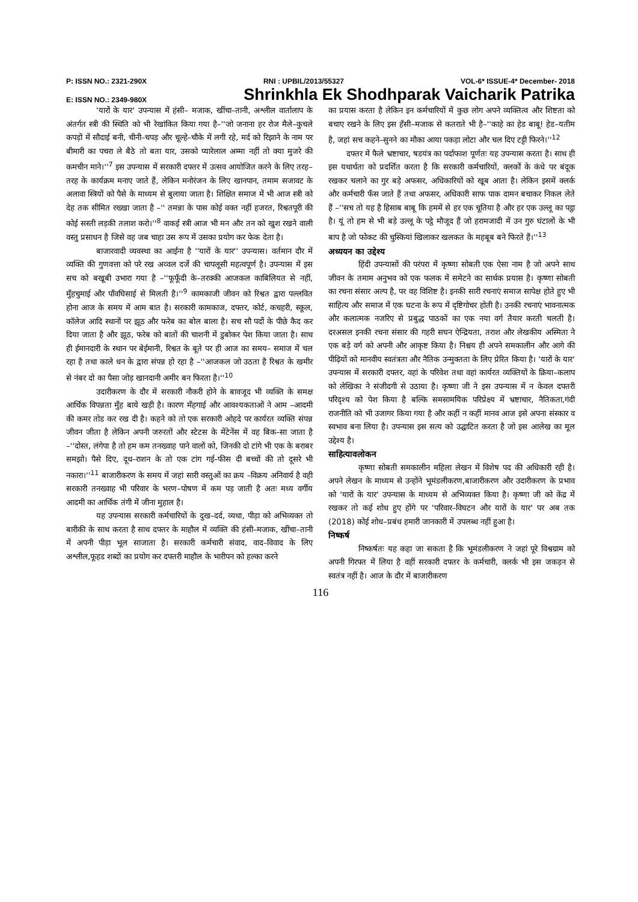P: ISSN NO.: 2321-290X RNI : UPBIL/2013/55327 VOL-6* ISSUE-4* December- 2018
E: ISSN NO.: 2349-980X Shrinkhla Ek Shodhparak Vaicharik Patrika
'यारों के यार' उपन्यास में हंसी– मजाक, खींचा–तानी, अश्लील वार्तालाप के अंतर्गत स्त्री की स्थिति को भी रेखांकित किया गया है–''जो जनाना हर रोज मैले–कुचले कपड़ों में सौदाई बनी, चीनी–चपड़ और चूल्हे–चौके में लगी रहे, मर्द को रिझाने के नाम पर बीमारी का पचरा ले बैठे तो बता यार, उसको प्यारेलाल अम्मा नहीं तो क्या मुजरे की कमचीन माने।''<sup>7</sup> इस उपन्यास में सरकारी दफ्तर में उत्सव आयोजित करने के लिए तरह–तरह के कार्यक्रम मनाए जाते हैं, लेकिन मनोरंजन के लिए खानपान, तमाम सजावट के अलावा स्त्रियों को पैसे के माध्यम से बुलाया जाता है। शिक्षित समाज में भी आज स्त्री को देह तक सीमित रख्खा जाता है –'' तमन्ना के पास कोई वक्त नहीं हजरत, रिश्वतपूरी की कोई सस्ती लड़की तलाश करो।''<sup>8</sup> वाकई स्त्री आज भी मन और तन को खुश रखने वाली वस्तु प्रसाधन है जिसे वह जब चाहा उस रूप में उसका प्रयोग कर फेक देता है।
बाजारवादी व्यवस्था का आईना है ''यारों के यार'' उपन्यास। वर्तमान दौर में व्यक्ति की गुणवत्ता को परे रख अव्वल दर्जे की चापलूसी महत्वपूर्ण है। उपन्यास में इस सच को बखूबी उभारा गया है –''फूफूँदी के–तरक्की आजकल काबिलियत से नहीं, मुँहचुमाई और पाँवघिसाई से मिलती है।''<sup>9</sup> कामकाजी जीवन को रिश्वत द्वारा पल्लवित होना आज के समय में आम बात है। सरकारी कामकाज, दफ्तर, कोर्ट, कचहरी, स्कूल, कॉलेज आदि स्थानों पर झूठ और फरेब का बोल बाला है। सच सौ पर्दो के पीछे कैद कर दिया जाता है और झूठ, फरेब को बातों की चाशनी में डुबोकर पेश किया जाता है। साथ ही ईमानदारी के स्थान पर बेईमानी, रिश्वत के बूते पर ही आज का समय– समाज में चल रहा है तथा काले धन के द्वारा संपन्न हो रहा है –''आजकल जो उठता है रिश्वत के खमीर से नंबर दो का पैसा जोड़ खानदानी अमीर बन फिरता है।''<sup>10</sup>
उदारीकरण के दौर में सरकारी नौकरी होने के बावजूद भी व्यक्ति के समक्ष आर्थिक विपन्नता मुँह बाये खड़ी है। कारण मँहगाई और आवश्यकताओं ने आम –आदमी की कमर तोड कर रख दी है। कहने को तो एक सरकारी ओहदे पर कार्यरत व्यक्ति संपन्न जीवन जीता है लेकिन अपनी जरुरतों और स्टेटस के मेंटेनेंस में वह बिक–सा जाता है –''दोस्त, लंगेपा है तो हम कम तनख्वाह पाने वालों को, जिनकी दो टांगे भी एक के बराबर समझो। पैसे दिए, दूध–राशन के तो एक टांग गई–फीस दी बच्चों की तो दूसरे भी नकारा।''<sup>11</sup> बाजारीकरण के समय में जहां सारी वस्तुओं का क्रय –विक्रय अनिवार्य है वही सरकारी तनख्वाह भी परिवार के भरण–पोषण में कम पड़ जाती है अतः मध्य वर्गीय आदमी का आर्थिक तंगी में जीना मुहाल है।
यह उपन्यास सरकारी कर्मचारियों के दुख–दर्द, व्यथा, पीड़ा को अभिव्यक्त तो बारीकी के साथ करता है साथ दफ्तर के माहौल में व्यक्ति की हंसी–मजाक, खींचा–तानी में अपनी पीड़ा भूल साजाता है। सरकारी कर्मचारी संवाद, वाद–विवाद के लिए अश्लील,फूहड शब्दों का प्रयोग कर दफ्तरी माहौल के भारीपन को हल्का करने
का प्रयास करता है लेकिन इन कर्मचारियों में कुछ लोग अपने व्यक्तित्व और शिष्टता को बचाए रखने के लिए इस हँसी–मजाक से कतराते भी है–''काहे का हेड बाबू! हेड–यतीम है, जहां सच कहने–सुनने का मौका आया पकड़ा लोटा और चल दिए टट्टी फिरने।''<sup>12</sup>
दफ्तर में फैले भ्रष्टाचार, षडयंत्र का पर्दाफाश पूर्णतः यह उपन्यास करता है। साथ ही इस यथार्थता को प्रदर्शित करता है कि सरकारी कर्मचारियों, क्लर्कों के कंधे पर बंदूक रखकर चलाने का गुर बड़े अफसर, अधिकारियों को खूब आता है। लेकिन इसमें क्लर्क और कर्मचारी फँस जाते हैं तथा अफसर, अधिकारी साफ पाक दामन बचाकर निकल लेते हैं –''सच तो यह है हिसाब बाबू कि हममें से हर एक चूतिया है और हर एक उल्लू का पट्ठा है। यूं तो हम से भी बड़े उल्लू के पट्ठे मौजूद हैं जो हरामजादी में उन गुरु घंटालों के भी बाप है जो फोकट की चुस्कियां खिलाकर खलकत के महबूब बने फिरते हैं।''<sup>13</sup>
अध्ययन का उद्देश्य
हिंदी उपन्यासों की परंपरा में कृष्णा सोबती एक ऐसा नाम है जो अपने साथ जीवन के तमाम अनुभव को एक फलक में समेटने का सार्थक प्रयास है। कृष्णा सोबती का रचना संसार अल्प है, पर वह विशिष्ट है। इनकी सारी रचनाएं समाज सापेक्ष होते हुए भी साहित्य और समाज में एक घटना के रूप में दृष्टिगोचर होती है। उनकी रचनाएं भावनात्मक और कलात्मक नजरिए से प्रबुद्ध पाठकों का एक नया वर्ग तैयार करती चलती है। दरअसल इनकी रचना संसार की गहरी सघन ऐन्द्रियता, तराश और लेखकीय अस्मिता ने एक बड़े वर्ग को अपनी और आकृष्ट किया है। निश्चय ही अपने समकालीन और आगे की पीढ़ियों को मानवीय स्वतंत्रता और नैतिक उन्मुक्तता के लिए प्रेरित किया है। 'यारों के यार' उपन्यास में सरकारी दफ्तर, वहां के परिवेश तथा वहां कार्यरत व्यक्तियों के क्रिया–कलाप को लेखिका ने संजीदगी से उठाया है। कृष्णा जी ने इस उपन्यास में न केवल दफ्तरी परिदृश्य को पेश किया है बल्कि समसामयिक परिप्रेक्ष्य में भ्रष्टाचार, नैतिकता,गंदी राजनीति को भी उजागर किया गया है और कहीं न कहीं मानव आज इसे अपना संस्कार व स्वभाव बना लिया है। उपन्यास इस सत्य को उद्घाटित करता है जो इस आलेख का मूल उद्देश्य है।
साहित्यावलोकन
कृष्णा सोबती समकालीन महिला लेखन में विशेष पद की अधिकारी रही है। अपने लेखन के माध्यम से उन्होंने भूमंडलीकरण,बाजारीकरण और उदारीकरण के प्रभाव को 'यारों के यार' उपन्यास के माध्यम से अभिव्यक्त किया है। कृष्णा जी को केंद्र में रखकर तो कई शोध हुए होंगे पर 'परिवार–विघटन और यारों के यार' पर अब तक (2018) कोई शोध–प्रबंध हमारी जानकारी में उपलब्ध नहीं हुआ है।
निष्कर्ष
निष्कर्षतः यह कहा जा सकता है कि भूमंडलीकरण ने जहां पूरे विश्वग्राम को अपनी गिरफ्त में लिया है वहीं सरकारी दफ्तर के कर्मचारी, क्लर्क भी इस जकड़न से स्वतंत्र नहीं है। आज के दौर में बाजारीकरण
116